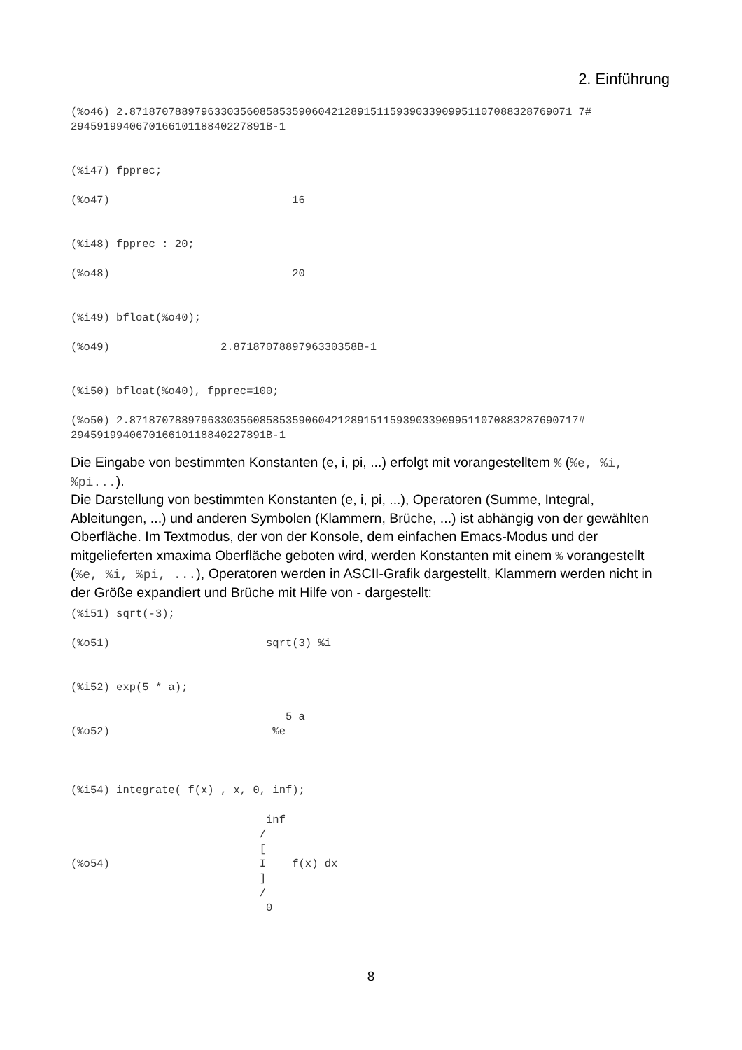2. Einführung
(%o46) 2.87187078897963303560858535906042128915115939033909951107088328769071 7#
294591994067016610118840227891B-1


(%i47) fpprec;

(%o47)                            16


(%i48) fpprec : 20;

(%o48)                            20


(%i49) bfloat(%o40);

(%o49)                 2.8718707889796330358B-1


(%i50) bfloat(%o40), fpprec=100;

(%o50) 2.871870788979633035608585359060421289151159390339099511070883287690717#
294591994067016610118840227891B-1
Die Eingabe von bestimmten Konstanten (e, i, pi, ...) erfolgt mit vorangestelltem % (%e, %i, %pi...).
Die Darstellung von bestimmten Konstanten (e, i, pi, ...), Operatoren (Summe, Integral, Ableitungen, ...) und anderen Symbolen (Klammern, Brüche, ...) ist abhängig von der gewählten Oberfläche. Im Textmodus, der von der Konsole, dem einfachen Emacs-Modus und der mitgelieferten xmaxima Oberfläche geboten wird, werden Konstanten mit einem % vorangestellt (%e, %i, %pi, ...), Operatoren werden in ASCII-Grafik dargestellt, Klammern werden nicht in der Größe expandiert und Brüche mit Hilfe von - dargestellt:
(%i51) sqrt(-3);

(%o51)                        sqrt(3) %i


(%i52) exp(5 * a);

                                 5 a
(%o52)                         %e



(%i54) integrate( f(x) , x, 0, inf);

                              inf
                             /
                             [
(%o54)                       I    f(x) dx
                             ]
                             /
                              0
8